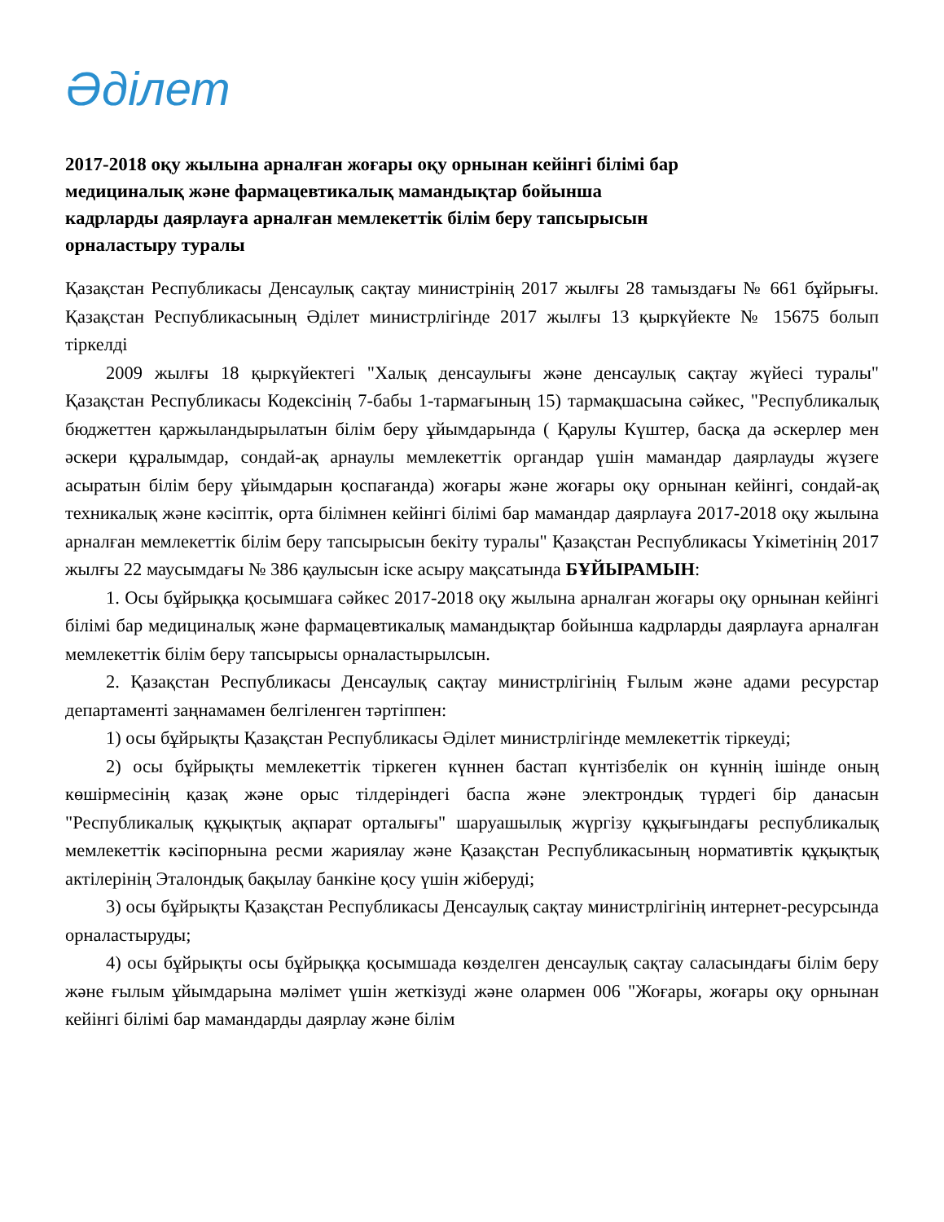Әділет
2017-2018 оқу жылына арналған жоғары оқу орнынан кейінгі білімі бар медициналық және фармацевтикалық мамандықтар бойынша кадрларды даярлауға арналған мемлекеттік білім беру тапсырысын орналастыру туралы
Қазақстан Республикасы Денсаулық сақтау министрінің 2017 жылғы 28 тамыздағы № 661 бұйрығы. Қазақстан Республикасының Әділет министрлігінде 2017 жылғы 13 қыркүйекте № 15675 болып тіркелді
2009 жылғы 18 қыркүйектегі "Халық денсаулығы және денсаулық сақтау жүйесі туралы" Қазақстан Республикасы Кодексінің 7-бабы 1-тармағының 15) тармақшасына сәйкес, "Республикалық бюджеттен қаржыландырылатын білім беру ұйымдарында ( Қарулы Күштер, басқа да әскерлер мен әскери құралымдар, сондай-ақ арнаулы мемлекеттік органдар үшін мамандар даярлауды жүзеге асыратын білім беру ұйымдарын қоспағанда) жоғары және жоғары оқу орнынан кейінгі, сондай-ақ техникалық және кәсіптік, орта білімнен кейінгі білімі бар мамандар даярлауға 2017-2018 оқу жылына арналған мемлекеттік білім беру тапсырысын бекіту туралы" Қазақстан Республикасы Үкіметінің 2017 жылғы 22 маусымдағы № 386 қаулысын іске асыру мақсатында БҰЙЫРАМЫН:
1. Осы бұйрыққа қосымшаға сәйкес 2017-2018 оқу жылына арналған жоғары оқу орнынан кейінгі білімі бар медициналық және фармацевтикалық мамандықтар бойынша кадрларды даярлауға арналған мемлекеттік білім беру тапсырысы орналастырылсын.
2. Қазақстан Республикасы Денсаулық сақтау министрлігінің Ғылым және адами ресурстар департаменті заңнамамен белгіленген тәртіппен:
1) осы бұйрықты Қазақстан Республикасы Әділет министрлігінде мемлекеттік тіркеуді;
2) осы бұйрықты мемлекеттік тіркеген күннен бастап күнтізбелік он күннің ішінде оның көшірмесінің қазақ және орыс тілдеріндегі баспа және электрондық түрдегі бір данасын "Республикалық құқықтық ақпарат орталығы" шаруашылық жүргізу құқығындағы республикалық мемлекеттік кәсіпорнына ресми жариялау және Қазақстан Республикасының нормативтік құқықтық актілерінің Эталондық бақылау банкіне қосу үшін жіберуді;
3) осы бұйрықты Қазақстан Республикасы Денсаулық сақтау министрлігінің интернет-ресурсында орналастыруды;
4) осы бұйрықты осы бұйрыққа қосымшада көзделген денсаулық сақтау саласындағы білім беру және ғылым ұйымдарына мәлімет үшін жеткізуді және олармен 006 "Жоғары, жоғары оқу орнынан кейінгі білімі бар мамандарды даярлау және білім